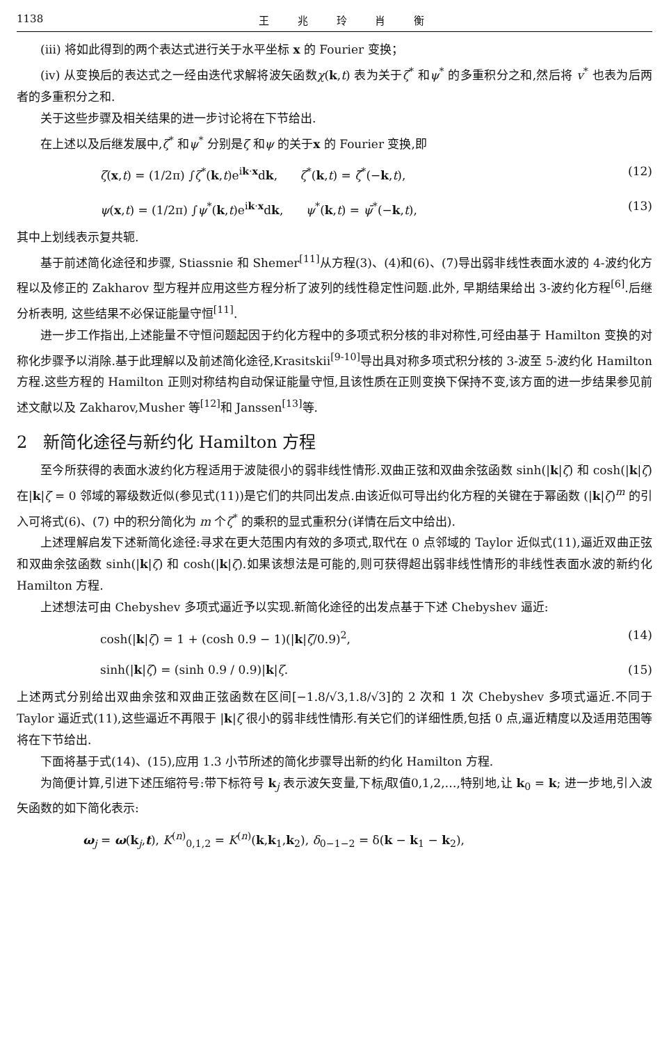1138 王 兆 玲 肖 衡
(iii) 将如此得到的两个表达式进行关于水平坐标 x 的 Fourier 变换；
(iv) 从变换后的表达式之一经由迭代求解将波矢函数χ(k,t) 表为关于ζ<sup>*</sup> 和ψ<sup>*</sup> 的多重积分之和,然后将 v<sup>*</sup> 也表为后两者的多重积分之和.
关于这些步骤及相关结果的进一步讨论将在下节给出.
在上述以及后继发展中,ζ<sup>*</sup> 和ψ<sup>*</sup> 分别是ζ 和ψ 的关于x 的 Fourier 变换,即
ζ(x,t) = (1/2π) ∫ζ<sup>*</sup>(k,t)e<sup>ik·x</sup>dk, ζ<sup>*</sup>(k,t) = ζ̄<sup>*</sup>(−k,t), (12)
ψ(x,t) = (1/2π) ∫ψ<sup>*</sup>(k,t)e<sup>ik·x</sup>dk, ψ<sup>*</sup>(k,t) = ψ̄<sup>*</sup>(−k,t), (13)
其中上划线表示复共轭.
基于前述简化途径和步骤, Stiassnie 和 Shemer<sup>[11]</sup>从方程(3)、(4)和(6)、(7)导出弱非线性表面水波的 4-波约化方程以及修正的 Zakharov 型方程并应用这些方程分析了波列的线性稳定性问题.此外, 早期结果给出 3-波约化方程<sup>[6]</sup>.后继分析表明, 这些结果不必保证能量守恒<sup>[11]</sup>.
进一步工作指出,上述能量不守恒问题起因于约化方程中的多项式积分核的非对称性,可经由基于 Hamilton 变换的对称化步骤予以消除.基于此理解以及前述简化途径,Krasitskii<sup>[9-10]</sup>导出具对称多项式积分核的 3-波至 5-波约化 Hamilton 方程.这些方程的 Hamilton 正则对称结构自动保证能量守恒,且该性质在正则变换下保持不变,该方面的进一步结果参见前述文献以及 Zakharov,Musher 等<sup>[12]</sup>和 Janssen<sup>[13]</sup>等.
2 新简化途径与新约化 Hamilton 方程
至今所获得的表面水波约化方程适用于波陡很小的弱非线性情形.双曲正弦和双曲余弦函数 sinh(|k|ζ) 和 cosh(|k|ζ) 在|k|ζ = 0 邻域的幂级数近似(参见式(11))是它们的共同出发点.由该近似可导出约化方程的关键在于幂函数 (|k|ζ)<sup>m</sup> 的引入可将式(6)、(7) 中的积分简化为 m 个ζ<sup>*</sup> 的乘积的显式重积分(详情在后文中给出).
上述理解启发下述新简化途径:寻求在更大范围内有效的多项式,取代在 0 点邻域的 Taylor 近似式(11),逼近双曲正弦和双曲余弦函数 sinh(|k|ζ) 和 cosh(|k|ζ).如果该想法是可能的,则可获得超出弱非线性情形的非线性表面水波的新约化 Hamilton 方程.
上述想法可由 Chebyshev 多项式逼近予以实现.新简化途径的出发点基于下述 Chebyshev 逼近:
cosh(|k|ζ) = 1 + (cosh 0.9 − 1)(|k|ζ/0.9)<sup>2</sup>, (14)
sinh(|k|ζ) = (sinh 0.9 / 0.9)|k|ζ. (15)
上述两式分别给出双曲余弦和双曲正弦函数在区间[−1.8/√3,1.8/√3]的 2 次和 1 次 Chebyshev 多项式逼近.不同于 Taylor 逼近式(11),这些逼近不再限于 |k|ζ 很小的弱非线性情形.有关它们的详细性质,包括 0 点,逼近精度以及适用范围等将在下节给出.
下面将基于式(14)、(15),应用 1.3 小节所述的简化步骤导出新的约化 Hamilton 方程.
为简便计算,引进下述压缩符号:带下标符号 k<sub>j</sub> 表示波矢变量,下标j取值0,1,2,…,特别地,让 k<sub>0</sub> = k; 进一步地,引入波矢函数的如下简化表示:
ω<sub>j</sub> = ω(k<sub>j</sub>,t), K<sup>(n)</sup><sub>0,1,2</sub> = K<sup>(n)</sup>(k,k<sub>1</sub>,k<sub>2</sub>), δ<sub>0−1−2</sub> = δ(k − k<sub>1</sub> − k<sub>2</sub>),